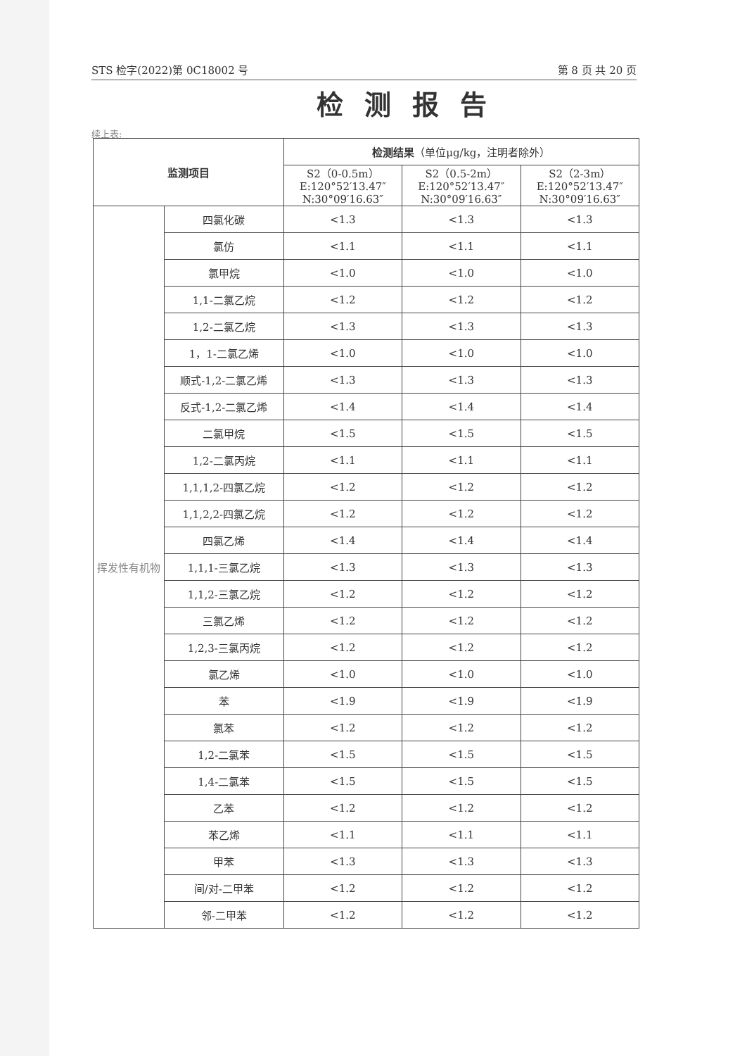STS 检字(2022)第 0C18002 号 第 8 页 共 20 页
检测报告
续上表:
| 监测项目 | | 检测结果 （单位μg/kg，注明者除外） | | |
| --- | --- | --- | --- | --- |
| | | S2（0-0.5m） E:120°52′13.47″ N:30°09′16.63″ | S2（0.5-2m） E:120°52′13.47″ N:30°09′16.63″ | S2（2-3m） E:120°52′13.47″ N:30°09′16.63″ |
| 挥发性有机物 | 四氯化碳 | <1.3 | <1.3 | <1.3 |
| | 氯仿 | <1.1 | <1.1 | <1.1 |
| | 氯甲烷 | <1.0 | <1.0 | <1.0 |
| | 1,1-二氯乙烷 | <1.2 | <1.2 | <1.2 |
| | 1,2-二氯乙烷 | <1.3 | <1.3 | <1.3 |
| | 1，1-二氯乙烯 | <1.0 | <1.0 | <1.0 |
| | 顺式-1,2-二氯乙烯 | <1.3 | <1.3 | <1.3 |
| | 反式-1,2-二氯乙烯 | <1.4 | <1.4 | <1.4 |
| | 二氯甲烷 | <1.5 | <1.5 | <1.5 |
| | 1,2-二氯丙烷 | <1.1 | <1.1 | <1.1 |
| | 1,1,1,2-四氯乙烷 | <1.2 | <1.2 | <1.2 |
| | 1,1,2,2-四氯乙烷 | <1.2 | <1.2 | <1.2 |
| | 四氯乙烯 | <1.4 | <1.4 | <1.4 |
| | 1,1,1-三氯乙烷 | <1.3 | <1.3 | <1.3 |
| | 1,1,2-三氯乙烷 | <1.2 | <1.2 | <1.2 |
| | 三氯乙烯 | <1.2 | <1.2 | <1.2 |
| | 1,2,3-三氯丙烷 | <1.2 | <1.2 | <1.2 |
| | 氯乙烯 | <1.0 | <1.0 | <1.0 |
| | 苯 | <1.9 | <1.9 | <1.9 |
| | 氯苯 | <1.2 | <1.2 | <1.2 |
| | 1,2-二氯苯 | <1.5 | <1.5 | <1.5 |
| | 1,4-二氯苯 | <1.5 | <1.5 | <1.5 |
| | 乙苯 | <1.2 | <1.2 | <1.2 |
| | 苯乙烯 | <1.1 | <1.1 | <1.1 |
| | 甲苯 | <1.3 | <1.3 | <1.3 |
| | 间/对-二甲苯 | <1.2 | <1.2 | <1.2 |
| | 邻-二甲苯 | <1.2 | <1.2 | <1.2 |